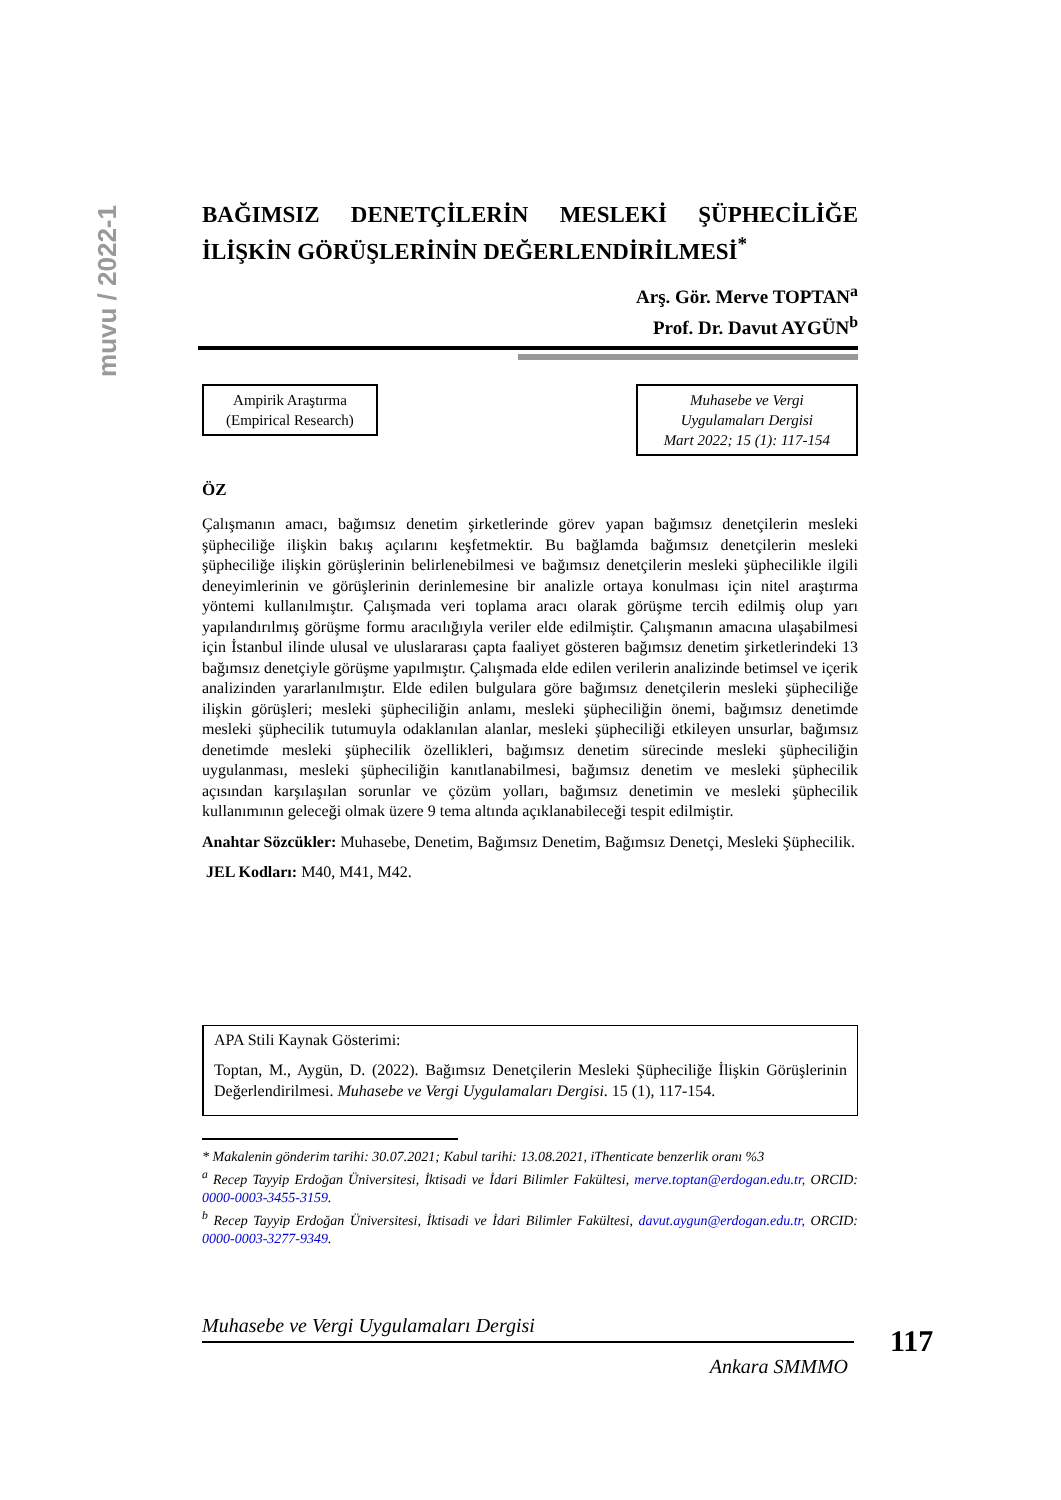muvu / 2022-1
BAĞIMSIZ DENETÇİLERİN MESLEKİ ŞÜPHECİLİĞE İLİŞKİN GÖRÜŞLERİNİN DEĞERLENDİRİLMESİ<sup>*</sup>
Arş. Gör. Merve TOPTAN<sup>a</sup>
Prof. Dr. Davut AYGÜN<sup>b</sup>
Ampirik Araştırma
(Empirical Research)
Muhasebe ve Vergi
Uygulamaları Dergisi
Mart 2022; 15 (1): 117-154
ÖZ
Çalışmanın amacı, bağımsız denetim şirketlerinde görev yapan bağımsız denetçilerin mesleki şüpheciliğe ilişkin bakış açılarını keşfetmektir. Bu bağlamda bağımsız denetçilerin mesleki şüpheciliğe ilişkin görüşlerinin belirlenebilmesi ve bağımsız denetçilerin mesleki şüphecilikle ilgili deneyimlerinin ve görüşlerinin derinlemesine bir analizle ortaya konulması için nitel araştırma yöntemi kullanılmıştır. Çalışmada veri toplama aracı olarak görüşme tercih edilmiş olup yarı yapılandırılmış görüşme formu aracılığıyla veriler elde edilmiştir. Çalışmanın amacına ulaşabilmesi için İstanbul ilinde ulusal ve uluslararası çapta faaliyet gösteren bağımsız denetim şirketlerindeki 13 bağımsız denetçiyle görüşme yapılmıştır. Çalışmada elde edilen verilerin analizinde betimsel ve içerik analizinden yararlanılmıştır. Elde edilen bulgulara göre bağımsız denetçilerin mesleki şüpheciliğe ilişkin görüşleri; mesleki şüpheciliğin anlamı, mesleki şüpheciliğin önemi, bağımsız denetimde mesleki şüphecilik tutumuyla odaklanılan alanlar, mesleki şüpheciliği etkileyen unsurlar, bağımsız denetimde mesleki şüphecilik özellikleri, bağımsız denetim sürecinde mesleki şüpheciliğin uygulanması, mesleki şüpheciliğin kanıtlanabilmesi, bağımsız denetim ve mesleki şüphecilik açısından karşılaşılan sorunlar ve çözüm yolları, bağımsız denetimin ve mesleki şüphecilik kullanımının geleceği olmak üzere 9 tema altında açıklanabileceği tespit edilmiştir.
Anahtar Sözcükler: Muhasebe, Denetim, Bağımsız Denetim, Bağımsız Denetçi, Mesleki Şüphecilik.
JEL Kodları: M40, M41, M42.
APA Stili Kaynak Gösterimi:
Toptan, M., Aygün, D. (2022). Bağımsız Denetçilerin Mesleki Şüpheciliğe İlişkin Görüşlerinin Değerlendirilmesi. Muhasebe ve Vergi Uygulamaları Dergisi. 15 (1), 117-154.
* Makalenin gönderim tarihi: 30.07.2021; Kabul tarihi: 13.08.2021, iThenticate benzerlik oranı %3
<sup>a</sup> Recep Tayyip Erdoğan Üniversitesi, İktisadi ve İdari Bilimler Fakültesi, merve.toptan@erdogan.edu.tr, ORCID: 0000-0003-3455-3159.
<sup>b</sup> Recep Tayyip Erdoğan Üniversitesi, İktisadi ve İdari Bilimler Fakültesi, davut.aygun@erdogan.edu.tr, ORCID: 0000-0003-3277-9349.
Muhasebe ve Vergi Uygulamaları Dergisi
117
Ankara SMMMO